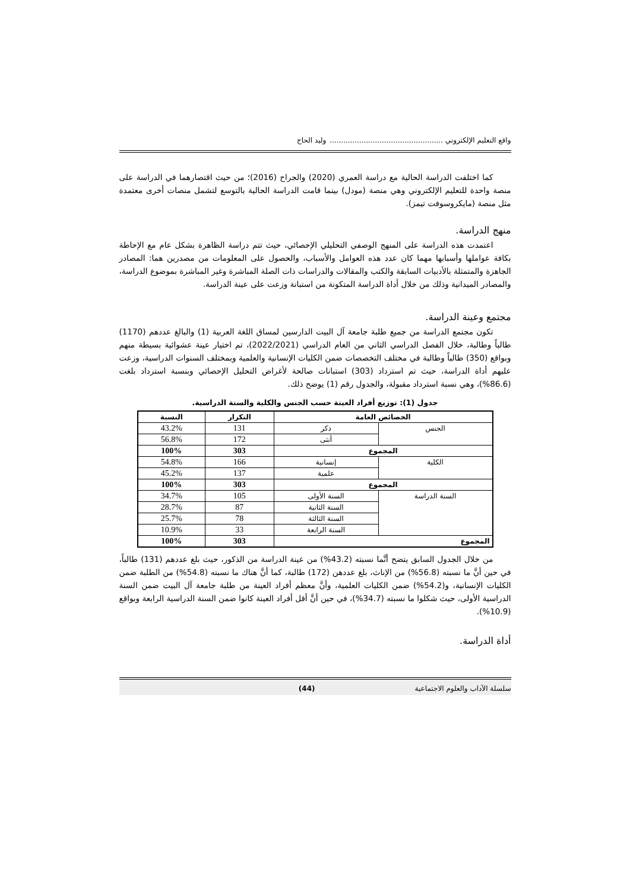واقع التعليم الإلكتروني .................................................. وليد الحاج
كما اختلفت الدراسة الحالية مع دراسة العمري (2020) والجراح (2016)؛ من حيث اقتصارهما في الدراسة على منصة واحدة للتعليم الإلكتروني وهي منصة (مودل) بينما قامت الدراسة الحالية بالتوسع لتشمل منصات أخرى معتمدة مثل منصة (مايكروسوفت تيمز).
منهج الدراسة.
اعتمدت هذه الدراسة على المنهج الوصفي التحليلي الإحصائي، حيث تتم دراسة الظاهرة بشكل عام مع الإحاطة بكافة عواملها وأسبابها مهما كان عدد هذه العوامل والأسباب، والحصول على المعلومات من مصدرين هما: المصادر الجاهزة والمتمثلة بالأدبيات السابقة والكتب والمقالات والدراسات ذات الصلة المباشرة وغير المباشرة بموضوع الدراسة، والمصادر الميدانية وذلك من خلال أداة الدراسة المتكونة من استبانة وزعت على عينة الدراسة.
مجتمع وعينة الدراسة.
تكون مجتمع الدراسة من جميع طلبة جامعة آل البيت الدارسين لمساق اللغة العربية (1) والبالغ عددهم (1170) طالباً وطالبة، خلال الفصل الدراسي الثاني من العام الدراسي (2022/2021)، تم اختيار عينة عشوائية بسيطة منهم وبواقع (350) طالباً وطالبة في مختلف التخصصات ضمن الكليات الإنسانية والعلمية وبمختلف السنوات الدراسية، وزعت عليهم أداة الدراسة، حيث تم استرداد (303) استبانات صالحة لأغراض التحليل الإحصائي وبنسبة استرداد بلغت (86.6%)، وهي نسبة استرداد مقبولة، والجدول رقم (1) يوضح ذلك.
جدول (1): توزيع أفراد العينة حسب الجنس والكلية والسنة الدراسية.
| الخصائص العامة | | التكرار | النسبة |
| --- | --- | --- | --- |
| الجنس | ذكر | 131 | 43.2% |
| | أنثى | 172 | 56.8% |
| المجموع | | 303 | 100% |
| الكلية | إنسانية | 166 | 54.8% |
| | علمية | 137 | 45.2% |
| المجموع | | 303 | 100% |
| السنة الدراسة | السنة الأولى | 105 | 34.7% |
| | السنة الثانية | 87 | 28.7% |
| | السنة الثالثة | 78 | 25.7% |
| | السنة الرابعة | 33 | 10.9% |
| المجموع | | 303 | 100% |
من خلال الجدول السابق يتضح أنَّما نسبته (43.2%) من عينة الدراسة من الذكور، حيث بلغ عددهم (131) طالباً، في حين أنَّ ما نسبته (56.8%) من الإناث، بلغ عددهن (172) طالبة، كما أنَّ هناك ما نسبته (54.8%) من الطلبة ضمن الكليات الإنسانية، و(54.2%) ضمن الكليات العلمية، وأنَّ معظم أفراد العينة من طلبة جامعة آل البيت ضمن السنة الدراسية الأولى، حيث شكلوا ما نسبته (34.7%)، في حين أنَّ أقل أفراد العينة كانوا ضمن السنة الدراسية الرابعة وبواقع (10.9%).
أداة الدراسة.
سلسلة الآداب والعلوم الاجتماعية (44)